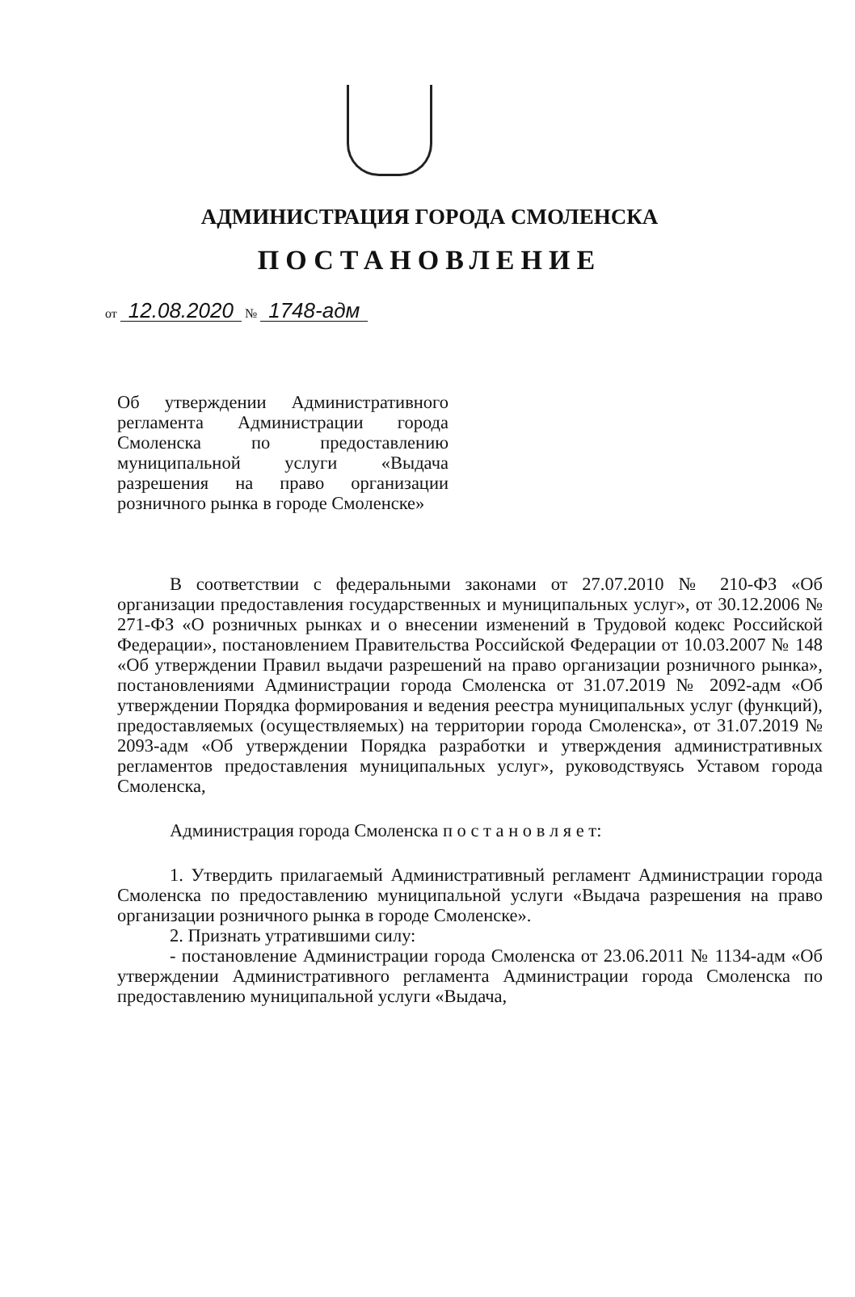АДМИНИСТРАЦИЯ ГОРОДА СМОЛЕНСКА
ПОСТАНОВЛЕНИЕ
от 12.08.2020 № 1748-адм
Об утверждении Административного регламента Администрации города Смоленска по предоставлению муниципальной услуги «Выдача разрешения на право организации розничного рынка в городе Смоленске»
В соответствии с федеральными законами от 27.07.2010 № 210-ФЗ «Об организации предоставления государственных и муниципальных услуг», от 30.12.2006 № 271-ФЗ «О розничных рынках и о внесении изменений в Трудовой кодекс Российской Федерации», постановлением Правительства Российской Федерации от 10.03.2007 № 148 «Об утверждении Правил выдачи разрешений на право организации розничного рынка», постановлениями Администрации города Смоленска от 31.07.2019 № 2092-адм «Об утверждении Порядка формирования и ведения реестра муниципальных услуг (функций), предоставляемых (осуществляемых) на территории города Смоленска», от 31.07.2019 № 2093-адм «Об утверждении Порядка разработки и утверждения административных регламентов предоставления муниципальных услуг», руководствуясь Уставом города Смоленска,
Администрация города Смоленска п о с т а н о в л я е т:
1. Утвердить прилагаемый Административный регламент Администрации города Смоленска по предоставлению муниципальной услуги «Выдача разрешения на право организации розничного рынка в городе Смоленске».
2. Признать утратившими силу:
- постановление Администрации города Смоленска от 23.06.2011 № 1134-адм «Об утверждении Административного регламента Администрации города Смоленска по предоставлению муниципальной услуги «Выдача,